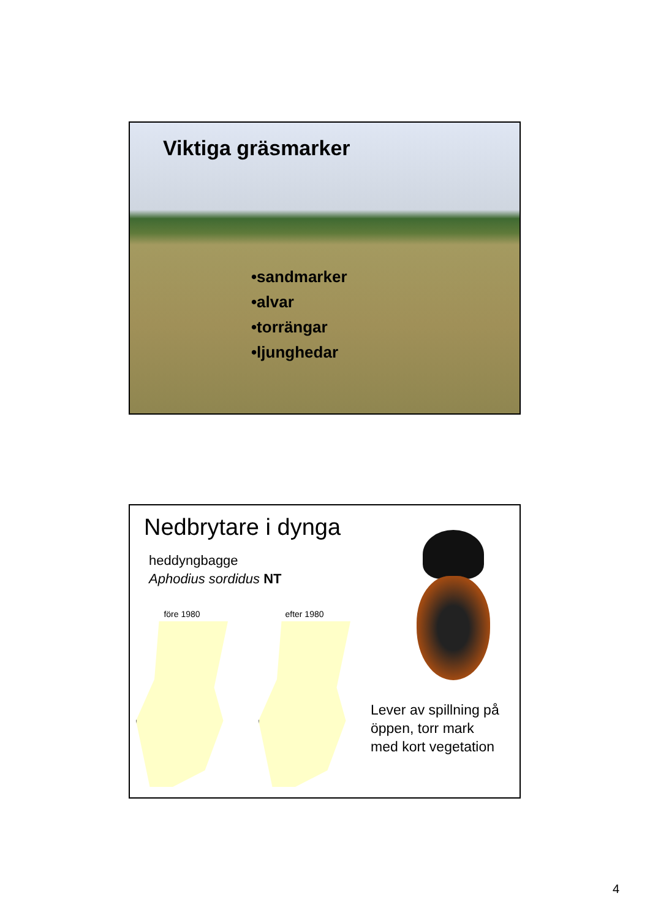Viktiga gräsmarker
•sandmarker
•alvar
•torrängar
•ljunghedar
Nedbrytare i dynga
heddyngbagge
Aphodius sordidus NT
före 1980 efter 1980
Lever av spillning på
öppen, torr mark
med kort vegetation
4